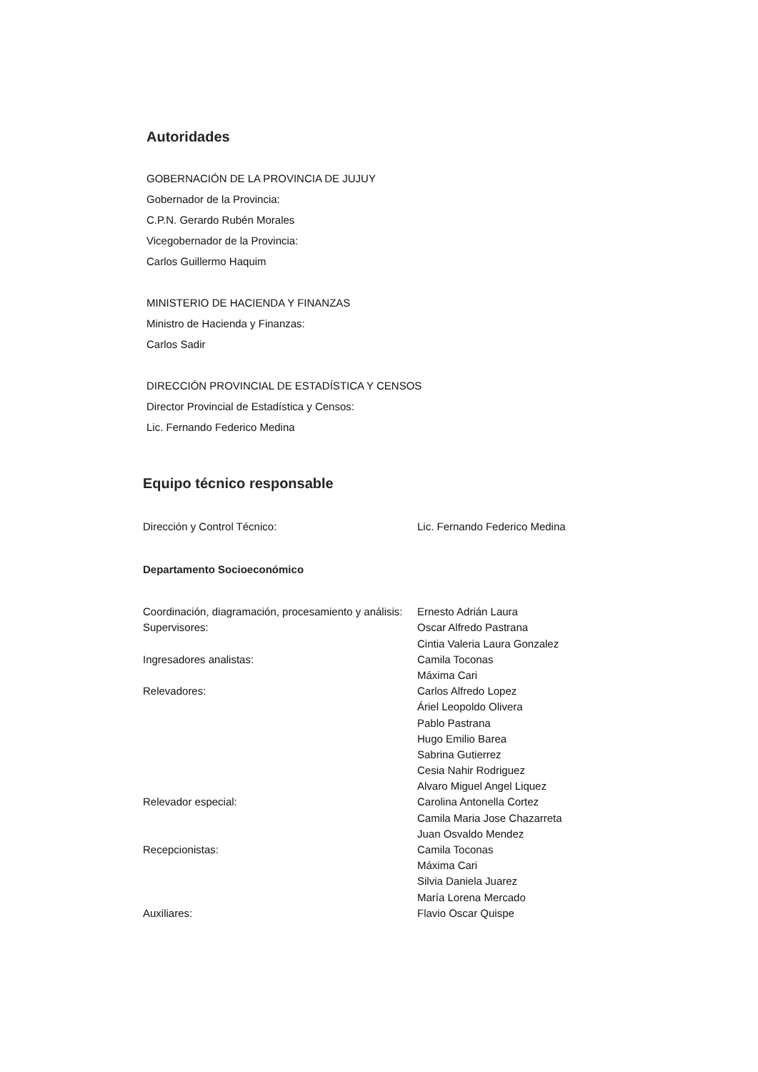Autoridades
GOBERNACIÓN DE LA PROVINCIA DE JUJUY
Gobernador de la Provincia:
C.P.N. Gerardo Rubén Morales
Vicegobernador de la Provincia:
Carlos Guillermo Haquim
MINISTERIO DE HACIENDA Y FINANZAS
Ministro de Hacienda y Finanzas:
Carlos Sadir
DIRECCIÓN PROVINCIAL DE ESTADÍSTICA Y CENSOS
Director Provincial de Estadística y Censos:
Lic. Fernando Federico Medina
Equipo técnico responsable
| Dirección y Control Técnico: | Lic. Fernando Federico Medina |
Departamento Socioeconómico
| Coordinación, diagramación, procesamiento y análisis: | Ernesto Adrián Laura |
| Supervisores: | Oscar Alfredo Pastrana |
| | Cintia Valeria Laura Gonzalez |
| Ingresadores analistas: | Camila Toconas |
| | Máxima Cari |
| Relevadores: | Carlos Alfredo Lopez |
| | Áriel Leopoldo Olivera |
| | Pablo Pastrana |
| | Hugo Emilio Barea |
| | Sabrina Gutierrez |
| | Cesia Nahir Rodriguez |
| | Alvaro Miguel Angel Liquez |
| Relevador especial: | Carolina Antonella Cortez |
| | Camila Maria Jose Chazarreta |
| | Juan Osvaldo Mendez |
| Recepcionistas: | Camila Toconas |
| | Máxima Cari |
| | Silvia Daniela Juarez |
| | María Lorena Mercado |
| Auxiliares: | Flavio Oscar Quispe |